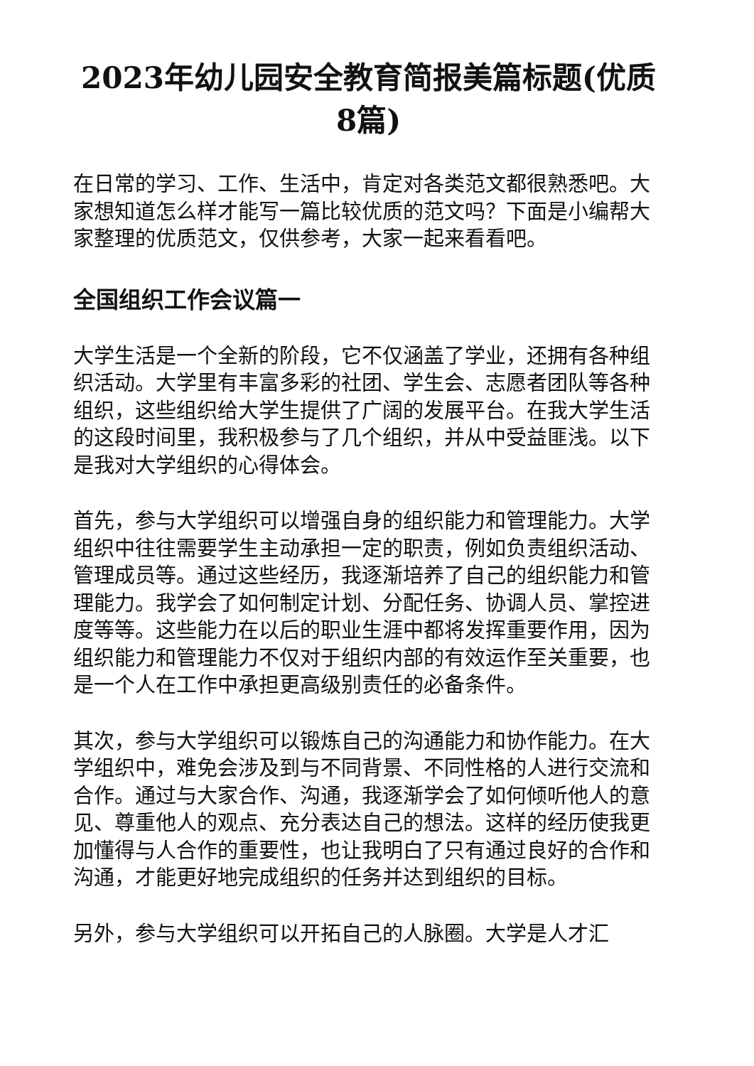2023年幼儿园安全教育简报美篇标题(优质8篇)
在日常的学习、工作、生活中，肯定对各类范文都很熟悉吧。大家想知道怎么样才能写一篇比较优质的范文吗？下面是小编帮大家整理的优质范文，仅供参考，大家一起来看看吧。
全国组织工作会议篇一
大学生活是一个全新的阶段，它不仅涵盖了学业，还拥有各种组织活动。大学里有丰富多彩的社团、学生会、志愿者团队等各种组织，这些组织给大学生提供了广阔的发展平台。在我大学生活的这段时间里，我积极参与了几个组织，并从中受益匪浅。以下是我对大学组织的心得体会。
首先，参与大学组织可以增强自身的组织能力和管理能力。大学组织中往往需要学生主动承担一定的职责，例如负责组织活动、管理成员等。通过这些经历，我逐渐培养了自己的组织能力和管理能力。我学会了如何制定计划、分配任务、协调人员、掌控进度等等。这些能力在以后的职业生涯中都将发挥重要作用，因为组织能力和管理能力不仅对于组织内部的有效运作至关重要，也是一个人在工作中承担更高级别责任的必备条件。
其次，参与大学组织可以锻炼自己的沟通能力和协作能力。在大学组织中，难免会涉及到与不同背景、不同性格的人进行交流和合作。通过与大家合作、沟通，我逐渐学会了如何倾听他人的意见、尊重他人的观点、充分表达自己的想法。这样的经历使我更加懂得与人合作的重要性，也让我明白了只有通过良好的合作和沟通，才能更好地完成组织的任务并达到组织的目标。
另外，参与大学组织可以开拓自己的人脉圈。大学是人才汇